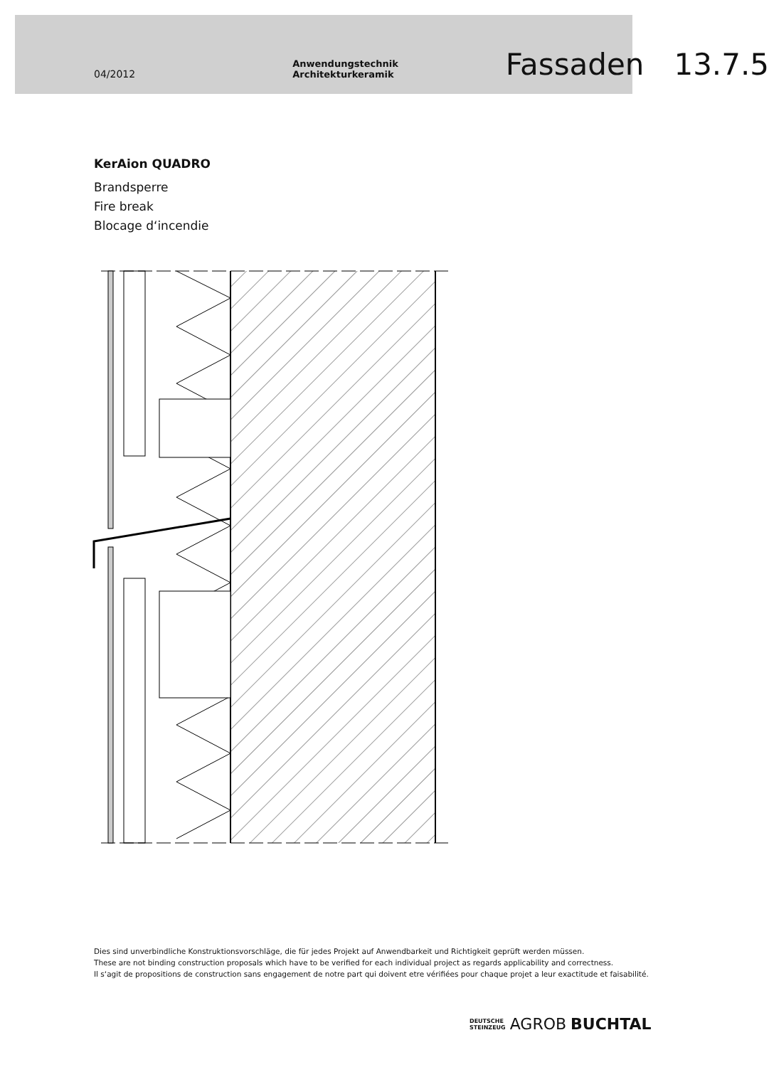04/2012 Anwendungstechnik Architekturkeramik Fassaden 13.7.5
KerAion QUADRO
Brandsperre
Fire break
Blocage d‘incendie
Dies sind unverbindliche Konstruktionsvorschläge, die für jedes Projekt auf Anwendbarkeit und Richtigkeit geprüft werden müssen.
These are not binding construction proposals which have to be verified for each individual project as regards applicability and correctness.
Il s‘agit de propositions de construction sans engagement de notre part qui doivent etre vérifiées pour chaque projet a leur exactitude et faisabilité.
DEUTSCHE
STEINZEUG AGROB BUCHTAL